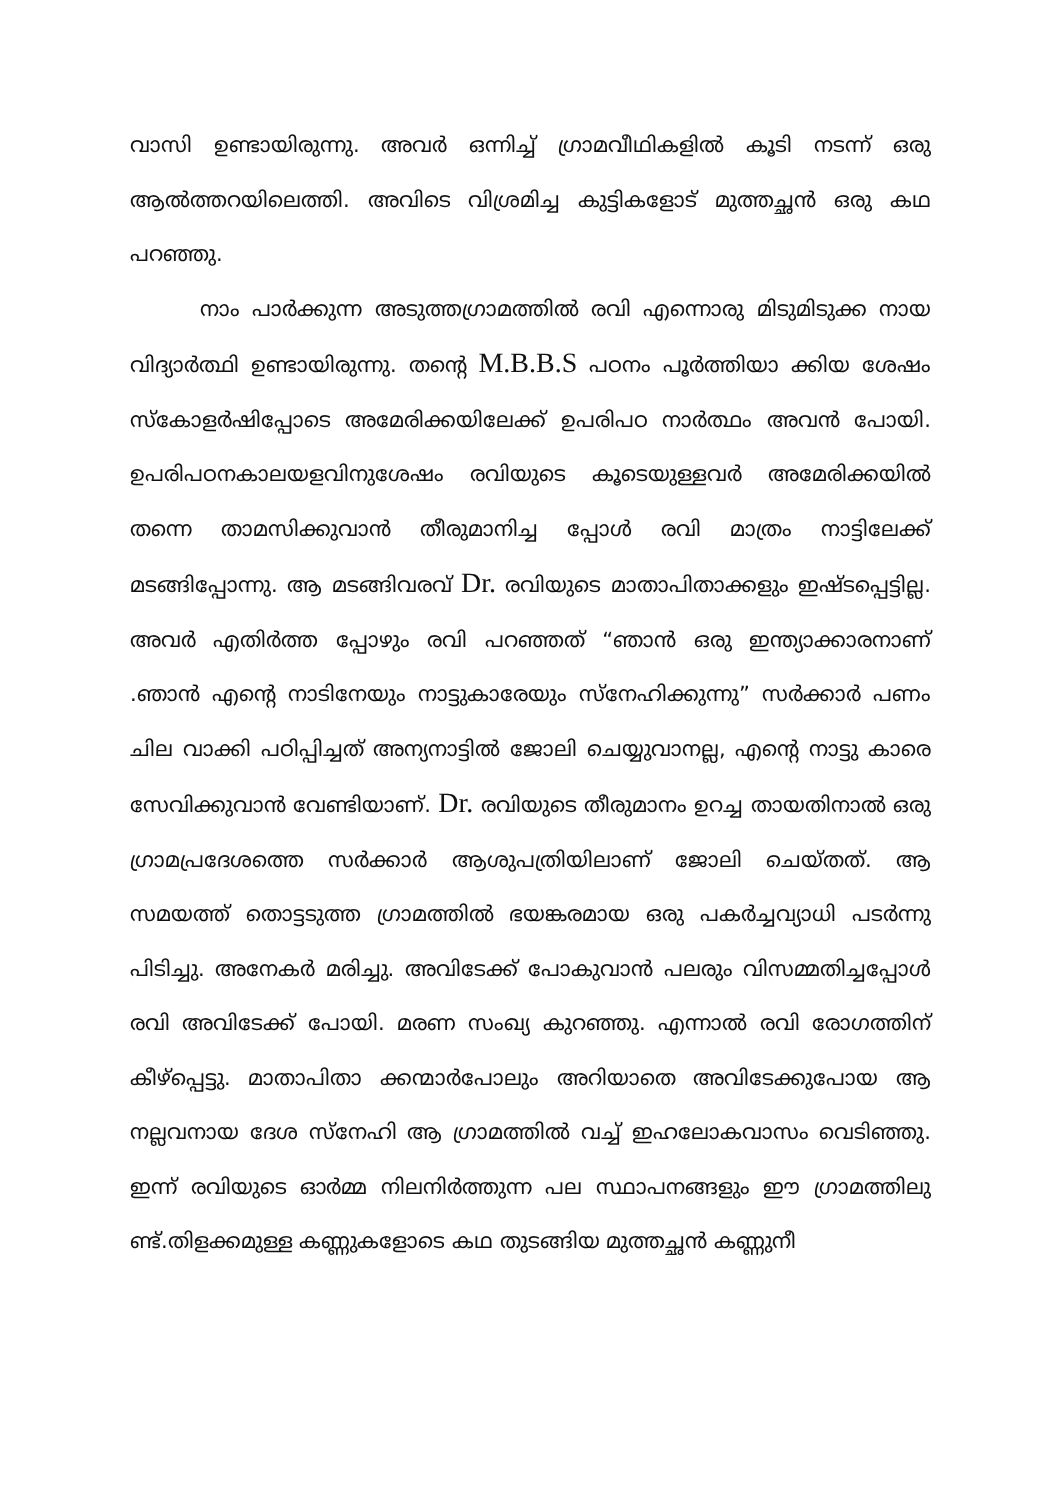വാസി ഉണ്ടായിരുന്നു. അവർ ഒന്നിച്ച് ഗ്രാമവീഥികളിൽ കൂടി നടന്ന് ഒരു ആൽത്തറയിലെത്തി. അവിടെ വിശ്രമിച്ച കുട്ടികളോട് മുത്തച്ഛൻ ഒരു കഥ പറഞ്ഞു.
നാം പാർക്കുന്ന അടുത്തഗ്രാമത്തിൽ രവി എന്നൊരു മിടുമിടുക്ക നായ വിദ്യാർത്ഥി ഉണ്ടായിരുന്നു. തന്റെ M.B.B.S പഠനം പൂർത്തിയാ ക്കിയ ശേഷം സ്കോളർഷിപ്പോടെ അമേരിക്കയിലേക്ക് ഉപരിപഠ നാർത്ഥം അവൻ പോയി. ഉപരിപഠനകാലയളവിനുശേഷം രവിയുടെ കൂടെയുള്ളവർ അമേരിക്കയിൽ തന്നെ താമസിക്കുവാൻ തീരുമാനിച്ച പ്പോൾ രവി മാത്രം നാട്ടിലേക്ക് മടങ്ങിപ്പോന്നു. ആ മടങ്ങിവരവ് Dr. രവിയുടെ മാതാപിതാക്കളും ഇഷ്ടപ്പെട്ടില്ല. അവർ എതിർത്ത പ്പോഴും രവി പറഞ്ഞത് “ഞാൻ ഒരു ഇന്ത്യാക്കാരനാണ് .ഞാൻ എന്റെ നാടിനേയും നാട്ടുകാരേയും സ്നേഹിക്കുന്നു” സർക്കാർ പണം ചില വാക്കി പഠിപ്പിച്ചത് അന്യനാട്ടിൽ ജോലി ചെയ്യുവാനല്ല, എന്റെ നാട്ടു കാരെ സേവിക്കുവാൻ വേണ്ടിയാണ്. Dr. രവിയുടെ തീരുമാനം ഉറച്ച തായതിനാൽ ഒരു ഗ്രാമപ്രദേശത്തെ സർക്കാർ ആശുപത്രിയിലാണ് ജോലി ചെയ്തത്. ആ സമയത്ത് തൊട്ടടുത്ത ഗ്രാമത്തിൽ ഭയങ്കരമായ ഒരു പകർച്ചവ്യാധി പടർന്നു പിടിച്ചു. അനേകർ മരിച്ചു. അവിടേക്ക് പോകുവാൻ പലരും വിസമ്മതിച്ചപ്പോൾ രവി അവിടേക്ക് പോയി. മരണ സംഖ്യ കുറഞ്ഞു. എന്നാൽ രവി രോഗത്തിന് കീഴ്പ്പെട്ടു. മാതാപിതാ ക്കന്മാർപോലും അറിയാതെ അവിടേക്കുപോയ ആ നല്ലവനായ ദേശ സ്നേഹി ആ ഗ്രാമത്തിൽ വച്ച് ഇഹലോകവാസം വെടിഞ്ഞു. ഇന്ന് രവിയുടെ ഓർമ്മ നിലനിർത്തുന്ന പല സ്ഥാപനങ്ങളും ഈ ഗ്രാമത്തിലു ണ്ട്.തിളക്കമുള്ള കണ്ണുകളോടെ കഥ തുടങ്ങിയ മുത്തച്ഛൻ കണ്ണുനീ